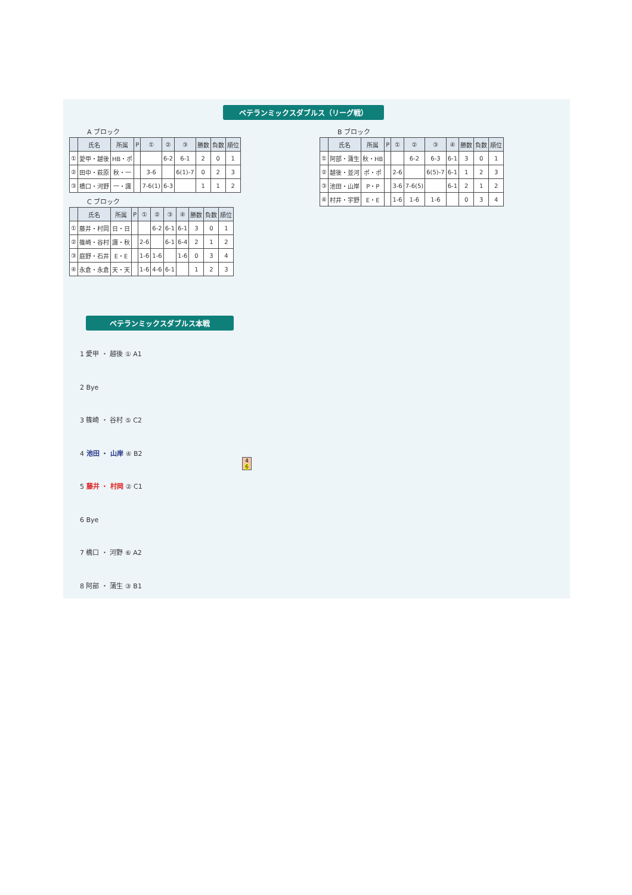ベテランミックスダブルス（リーグ戦）
A ブロック
| | 氏名 | 所属 | P | ① | ② | ③ | 勝数 | 負数 | 順位 |
| --- | --- | --- | --- | --- | --- | --- | --- | --- | --- |
| ① | 愛甲・越後 | HB・ポ | | | 6-2 | 6-1 | 2 | 0 | 1 |
| ② | 田中・萩原 | 秋・一 | | 3-6 | | 6(1)-7 | 0 | 2 | 3 |
| ③ | 橋口・河野 | 一・諏 | | 7-6(1) | 6-3 | | 1 | 1 | 2 |
C ブロック
| | 氏名 | 所属 | P | ① | ② | ③ | ④ | 勝数 | 負数 | 順位 |
| --- | --- | --- | --- | --- | --- | --- | --- | --- | --- | --- |
| ① | 藤井・村岡 | 日・日 | | | 6-2 | 6-1 | 6-1 | 3 | 0 | 1 |
| ② | 篠崎・谷村 | 諏・秋 | | 2-6 | | 6-1 | 6-4 | 2 | 1 | 2 |
| ③ | 庭野・石井 | E・E | | 1-6 | 1-6 | | 1-6 | 0 | 3 | 4 |
| ④ | 永倉・永倉 | 天・天 | | 1-6 | 4-6 | 6-1 | | 1 | 2 | 3 |
B ブロック
| | 氏名 | 所属 | P | ① | ② | ③ | ④ | 勝数 | 負数 | 順位 |
| --- | --- | --- | --- | --- | --- | --- | --- | --- | --- | --- |
| ① | 阿部・蒲生 | 秋・HB | | | 6-2 | 6-3 | 6-1 | 3 | 0 | 1 |
| ② | 越後・並河 | ポ・ポ | | 2-6 | | 6(5)-7 | 6-1 | 1 | 2 | 3 |
| ③ | 池田・山岸 | P・P | | 3-6 | 7-6(5) | | 6-1 | 2 | 1 | 2 |
| ④ | 村井・宇野 | E・E | | 1-6 | 1-6 | 1-6 | | 0 | 3 | 4 |
ベテランミックスダブルス本戦
1 愛甲 ・ 越後 ① A1
2 Bye
3 篠崎 ・ 谷村 ⑤ C2
4 池田 ・ 山岸 ④ B2
5 藤井 ・ 村岡 ② C1
6 Bye
7 橋口 ・ 河野 ⑥ A2
8 阿部 ・ 蒲生 ③ B1
4
6